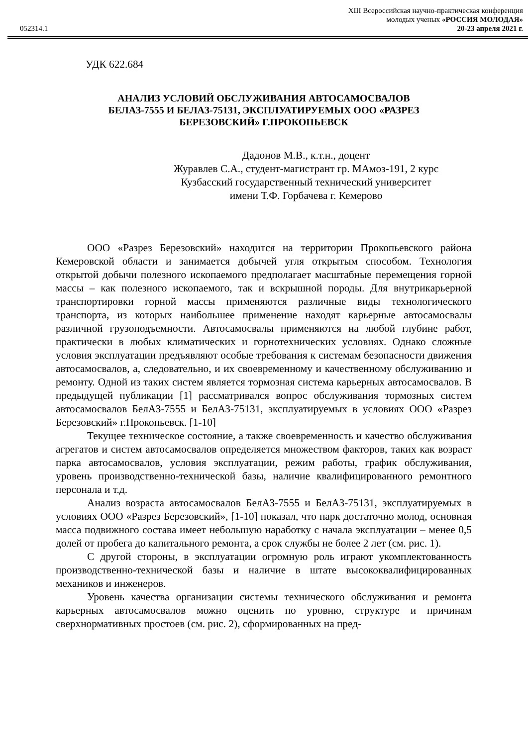052314.1
XIII Всероссийская научно-практическая конференция
молодых ученых «РОССИЯ МОЛОДАЯ»
20-23 апреля 2021 г.
УДК 622.684
АНАЛИЗ УСЛОВИЙ ОБСЛУЖИВАНИЯ АВТОСАМОСВАЛОВ
БЕЛАЗ-7555 И БЕЛАЗ-75131, ЭКСПЛУАТИРУЕМЫХ ООО «РАЗРЕЗ
БЕРЕЗОВСКИЙ» Г.ПРОКОПЬЕВСК
Дадонов М.В., к.т.н., доцент
Журавлев С.А., студент-магистрант гр. МАмоз-191, 2 курс
Кузбасский государственный технический университет
имени Т.Ф. Горбачева г. Кемерово
ООО «Разрез Березовский» находится на территории Прокопьевского района Кемеровской области и занимается добычей угля открытым способом. Технология открытой добычи полезного ископаемого предполагает масштабные перемещения горной массы – как полезного ископаемого, так и вскрышной породы. Для внутрикарьерной транспортировки горной массы применяются различные виды технологического транспорта, из которых наибольшее применение находят карьерные автосамосвалы различной грузоподъемности. Автосамосвалы применяются на любой глубине работ, практически в любых климатических и горнотехнических условиях. Однако сложные условия эксплуатации предъявляют особые требования к системам безопасности движения автосамосвалов, а, следовательно, и их своевременному и качественному обслуживанию и ремонту. Одной из таких систем является тормозная система карьерных автосамосвалов. В предыдущей публикации [1] рассматривался вопрос обслуживания тормозных систем автосамосвалов БелАЗ-7555 и БелАЗ-75131, эксплуатируемых в условиях ООО «Разрез Березовский» г.Прокопьевск. [1-10]
Текущее техническое состояние, а также своевременность и качество обслуживания агрегатов и систем автосамосвалов определяется множеством факторов, таких как возраст парка автосамосвалов, условия эксплуатации, режим работы, график обслуживания, уровень производственно-технической базы, наличие квалифицированного ремонтного персонала и т.д.
Анализ возраста автосамосвалов БелАЗ-7555 и БелАЗ-75131, эксплуатируемых в условиях ООО «Разрез Березовский», [1-10] показал, что парк достаточно молод, основная масса подвижного состава имеет небольшую наработку с начала эксплуатации – менее 0,5 долей от пробега до капитального ремонта, а срок службы не более 2 лет (см. рис. 1).
С другой стороны, в эксплуатации огромную роль играют укомплектованность производственно-технической базы и наличие в штате высококвалифицированных механиков и инженеров.
Уровень качества организации системы технического обслуживания и ремонта карьерных автосамосвалов можно оценить по уровню, структуре и причинам сверхнормативных простоев (см. рис. 2), сформированных на пред-